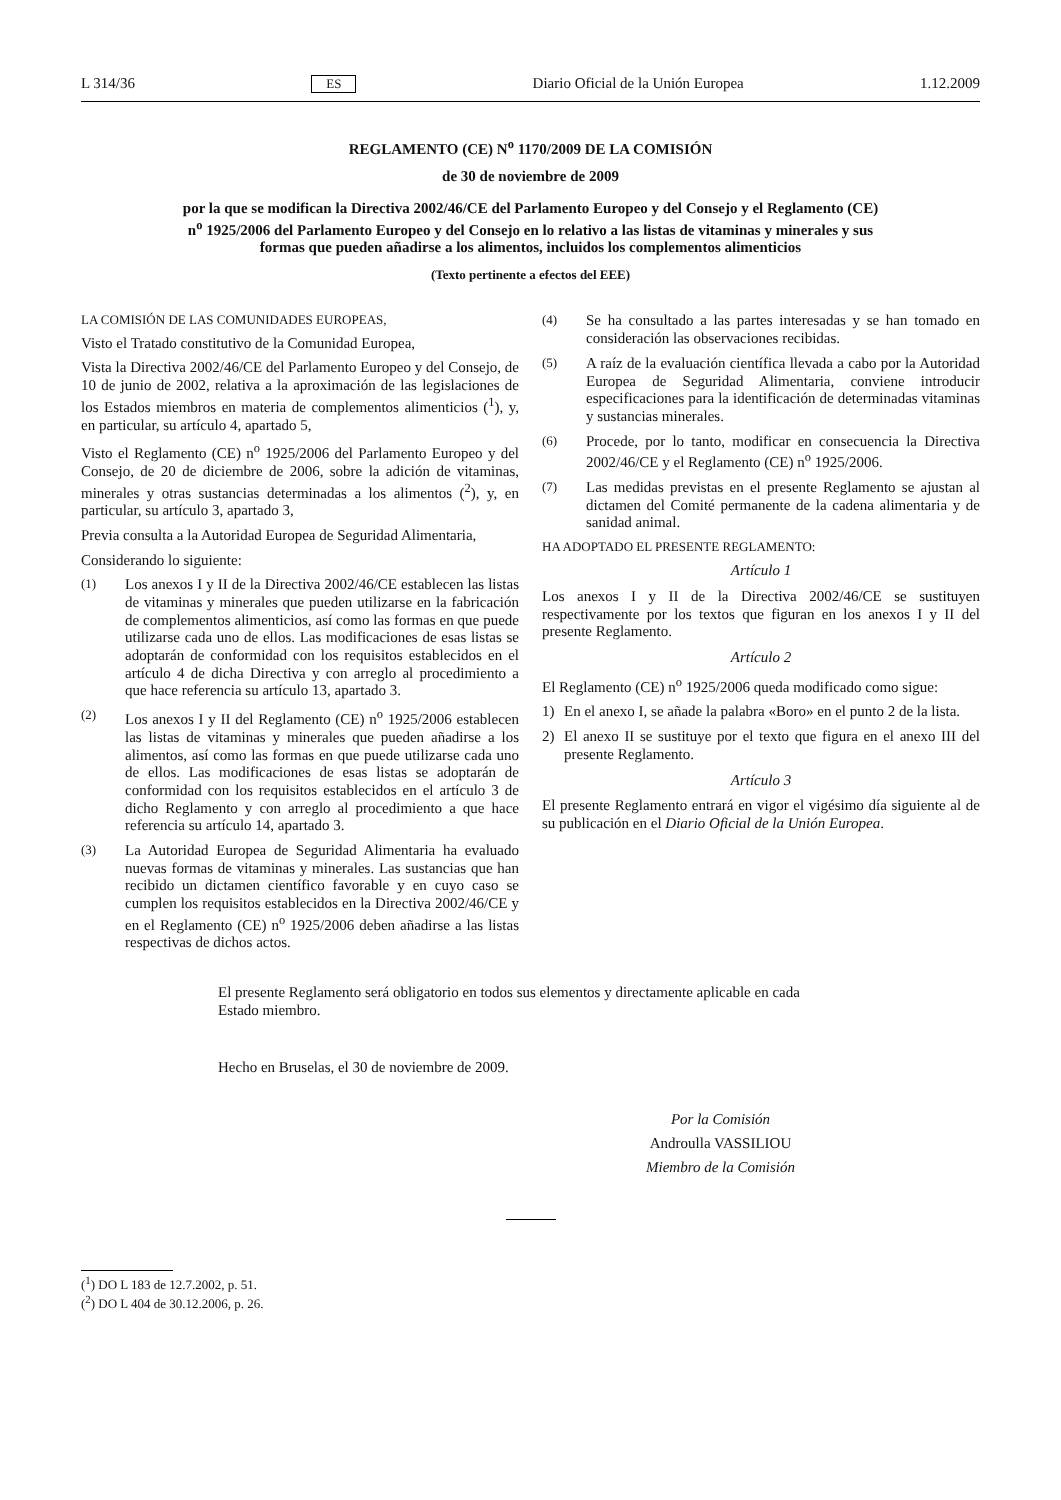L 314/36 ES Diario Oficial de la Unión Europea 1.12.2009
REGLAMENTO (CE) N<sup>o</sup> 1170/2009 DE LA COMISIÓN
de 30 de noviembre de 2009
por la que se modifican la Directiva 2002/46/CE del Parlamento Europeo y del Consejo y el Reglamento (CE) n<sup>o</sup> 1925/2006 del Parlamento Europeo y del Consejo en lo relativo a las listas de vitaminas y minerales y sus formas que pueden añadirse a los alimentos, incluidos los complementos alimenticios
(Texto pertinente a efectos del EEE)
LA COMISIÓN DE LAS COMUNIDADES EUROPEAS,
Visto el Tratado constitutivo de la Comunidad Europea,
Vista la Directiva 2002/46/CE del Parlamento Europeo y del Consejo, de 10 de junio de 2002, relativa a la aproximación de las legislaciones de los Estados miembros en materia de complementos alimenticios (<sup>1</sup>), y, en particular, su artículo 4, apartado 5,
Visto el Reglamento (CE) n<sup>o</sup> 1925/2006 del Parlamento Europeo y del Consejo, de 20 de diciembre de 2006, sobre la adición de vitaminas, minerales y otras sustancias determinadas a los alimentos (<sup>2</sup>), y, en particular, su artículo 3, apartado 3,
Previa consulta a la Autoridad Europea de Seguridad Alimentaria,
Considerando lo siguiente:
(1) Los anexos I y II de la Directiva 2002/46/CE establecen las listas de vitaminas y minerales que pueden utilizarse en la fabricación de complementos alimenticios, así como las formas en que puede utilizarse cada uno de ellos. Las modificaciones de esas listas se adoptarán de conformidad con los requisitos establecidos en el artículo 4 de dicha Directiva y con arreglo al procedimiento a que hace referencia su artículo 13, apartado 3.
(2) Los anexos I y II del Reglamento (CE) n<sup>o</sup> 1925/2006 establecen las listas de vitaminas y minerales que pueden añadirse a los alimentos, así como las formas en que puede utilizarse cada uno de ellos. Las modificaciones de esas listas se adoptarán de conformidad con los requisitos establecidos en el artículo 3 de dicho Reglamento y con arreglo al procedimiento a que hace referencia su artículo 14, apartado 3.
(3) La Autoridad Europea de Seguridad Alimentaria ha evaluado nuevas formas de vitaminas y minerales. Las sustancias que han recibido un dictamen científico favorable y en cuyo caso se cumplen los requisitos establecidos en la Directiva 2002/46/CE y en el Reglamento (CE) n<sup>o</sup> 1925/2006 deben añadirse a las listas respectivas de dichos actos.
(4) Se ha consultado a las partes interesadas y se han tomado en consideración las observaciones recibidas.
(5) A raíz de la evaluación científica llevada a cabo por la Autoridad Europea de Seguridad Alimentaria, conviene introducir especificaciones para la identificación de determinadas vitaminas y sustancias minerales.
(6) Procede, por lo tanto, modificar en consecuencia la Directiva 2002/46/CE y el Reglamento (CE) n<sup>o</sup> 1925/2006.
(7) Las medidas previstas en el presente Reglamento se ajustan al dictamen del Comité permanente de la cadena alimentaria y de sanidad animal.
HA ADOPTADO EL PRESENTE REGLAMENTO:
Artículo 1
Los anexos I y II de la Directiva 2002/46/CE se sustituyen respectivamente por los textos que figuran en los anexos I y II del presente Reglamento.
Artículo 2
El Reglamento (CE) n<sup>o</sup> 1925/2006 queda modificado como sigue:
1) En el anexo I, se añade la palabra «Boro» en el punto 2 de la lista.
2) El anexo II se sustituye por el texto que figura en el anexo III del presente Reglamento.
Artículo 3
El presente Reglamento entrará en vigor el vigésimo día siguiente al de su publicación en el Diario Oficial de la Unión Europea.
El presente Reglamento será obligatorio en todos sus elementos y directamente aplicable en cada Estado miembro.
Hecho en Bruselas, el 30 de noviembre de 2009.
Por la Comisión
Androulla VASSILIOU
Miembro de la Comisión
(<sup>1</sup>) DO L 183 de 12.7.2002, p. 51.
(<sup>2</sup>) DO L 404 de 30.12.2006, p. 26.